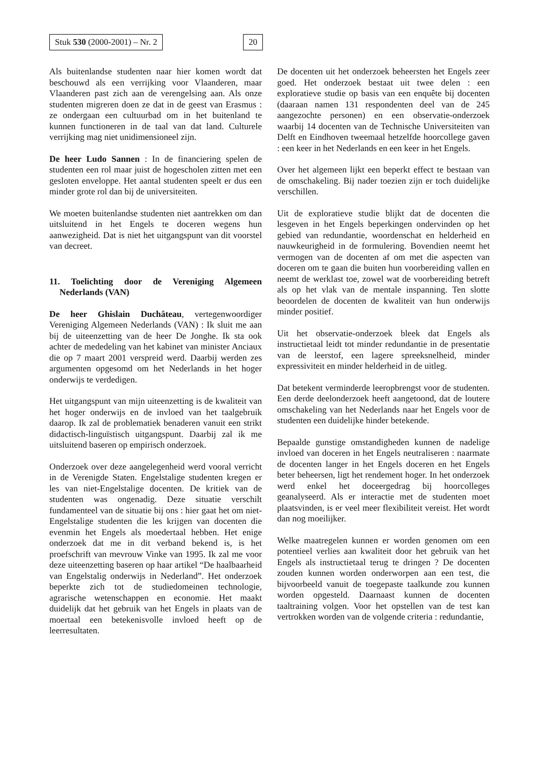Stuk 530 (2000-2001) – Nr. 2 20
Als buitenlandse studenten naar hier komen wordt dat beschouwd als een verrijking voor Vlaanderen, maar Vlaanderen past zich aan de verengelsing aan. Als onze studenten migreren doen ze dat in de geest van Erasmus : ze ondergaan een cultuurbad om in het buitenland te kunnen functioneren in de taal van dat land. Culturele verrijking mag niet unidimensioneel zijn.
De heer Ludo Sannen : In de financiering spelen de studenten een rol maar juist de hogescholen zitten met een gesloten enveloppe. Het aantal studenten speelt er dus een minder grote rol dan bij de universiteiten.
We moeten buitenlandse studenten niet aantrekken om dan uitsluitend in het Engels te doceren wegens hun aanwezigheid. Dat is niet het uitgangspunt van dit voorstel van decreet.
11. Toelichting door de Vereniging Algemeen Nederlands (VAN)
De heer Ghislain Duchâteau, vertegenwoordiger Vereniging Algemeen Nederlands (VAN) : Ik sluit me aan bij de uiteenzetting van de heer De Jonghe. Ik sta ook achter de mededeling van het kabinet van minister Anciaux die op 7 maart 2001 verspreid werd. Daarbij werden zes argumenten opgesomd om het Nederlands in het hoger onderwijs te verdedigen.
Het uitgangspunt van mijn uiteenzetting is de kwaliteit van het hoger onderwijs en de invloed van het taalgebruik daarop. Ik zal de problematiek benaderen vanuit een strikt didactisch-linguïstisch uitgangspunt. Daarbij zal ik me uitsluitend baseren op empirisch onderzoek.
Onderzoek over deze aangelegenheid werd vooral verricht in de Verenigde Staten. Engelstalige studenten kregen er les van niet-Engelstalige docenten. De kritiek van de studenten was ongenadig. Deze situatie verschilt fundamenteel van de situatie bij ons : hier gaat het om niet-Engelstalige studenten die les krijgen van docenten die evenmin het Engels als moedertaal hebben. Het enige onderzoek dat me in dit verband bekend is, is het proefschrift van mevrouw Vinke van 1995. Ik zal me voor deze uiteenzetting baseren op haar artikel “De haalbaarheid van Engelstalig onderwijs in Nederland”. Het onderzoek beperkte zich tot de studiedomeinen technologie, agrarische wetenschappen en economie. Het maakt duidelijk dat het gebruik van het Engels in plaats van de moertaal een betekenisvolle invloed heeft op de leerresultaten.
De docenten uit het onderzoek beheersten het Engels zeer goed. Het onderzoek bestaat uit twee delen : een exploratieve studie op basis van een enquête bij docenten (daaraan namen 131 respondenten deel van de 245 aangezochte personen) en een observatie-onderzoek waarbij 14 docenten van de Technische Universiteiten van Delft en Eindhoven tweemaal hetzelfde hoorcollege gaven : een keer in het Nederlands en een keer in het Engels.
Over het algemeen lijkt een beperkt effect te bestaan van de omschakeling. Bij nader toezien zijn er toch duidelijke verschillen.
Uit de exploratieve studie blijkt dat de docenten die lesgeven in het Engels beperkingen ondervinden op het gebied van redundantie, woordenschat en helderheid en nauwkeurigheid in de formulering. Bovendien neemt het vermogen van de docenten af om met die aspecten van doceren om te gaan die buiten hun voorbereiding vallen en neemt de werklast toe, zowel wat de voorbereiding betreft als op het vlak van de mentale inspanning. Ten slotte beoordelen de docenten de kwaliteit van hun onderwijs minder positief.
Uit het observatie-onderzoek bleek dat Engels als instructietaal leidt tot minder redundantie in de presentatie van de leerstof, een lagere spreeksnelheid, minder expressiviteit en minder helderheid in de uitleg.
Dat betekent verminderde leeropbrengst voor de studenten. Een derde deelonderzoek heeft aangetoond, dat de loutere omschakeling van het Nederlands naar het Engels voor de studenten een duidelijke hinder betekende.
Bepaalde gunstige omstandigheden kunnen de nadelige invloed van doceren in het Engels neutraliseren : naarmate de docenten langer in het Engels doceren en het Engels beter beheersen, ligt het rendement hoger. In het onderzoek werd enkel het doceergedrag bij hoorcolleges geanalyseerd. Als er interactie met de studenten moet plaatsvinden, is er veel meer flexibiliteit vereist. Het wordt dan nog moeilijker.
Welke maatregelen kunnen er worden genomen om een potentieel verlies aan kwaliteit door het gebruik van het Engels als instructietaal terug te dringen ? De docenten zouden kunnen worden onderworpen aan een test, die bijvoorbeeld vanuit de toegepaste taalkunde zou kunnen worden opgesteld. Daarnaast kunnen de docenten taaltraining volgen. Voor het opstellen van de test kan vertrokken worden van de volgende criteria : redundantie,